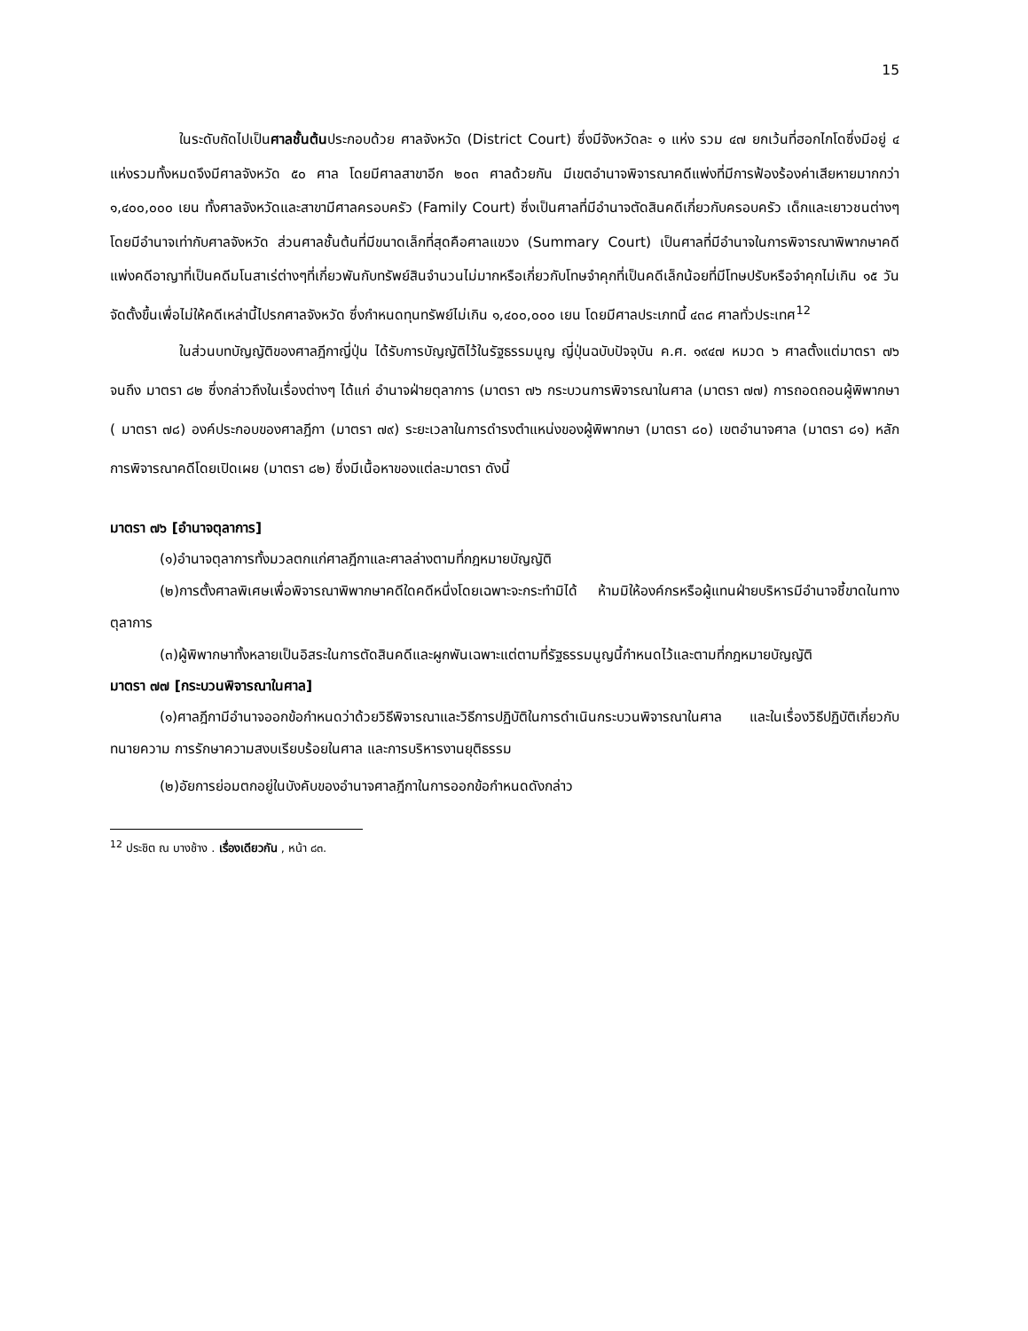15
ในระดับถัดไปเป็นศาลชั้นต้นประกอบด้วย ศาลจังหวัด (District Court) ซึ่งมีจังหวัดละ ๑ แห่ง รวม ๔๗ ยกเว้นที่ฮอกไกโดซึ่งมีอยู่ ๔ แห่งรวมทั้งหมดจึงมีศาลจังหวัด ๕๐ ศาล โดยมีศาลสาขาอีก ๒๐๓ ศาลด้วยกัน มีเขตอำนาจพิจารณาคดีแพ่งที่มีการฟ้องร้องค่าเสียหายมากกว่า ๑,๔๐๐,๐๐๐ เยน ทั้งศาลจังหวัดและสาขามีศาลครอบครัว (Family Court) ซึ่งเป็นศาลที่มีอำนาจตัดสินคดีเกี่ยวกับครอบครัว เด็กและเยาวชนต่างๆโดยมีอำนาจเท่ากับศาลจังหวัด ส่วนศาลชั้นต้นที่มีขนาดเล็กที่สุดคือศาลแขวง (Summary Court) เป็นศาลที่มีอำนาจในการพิจารณาพิพากษาคดีแพ่งคดีอาญาที่เป็นคดีมโนสาเร่ต่างๆที่เกี่ยวพันกับทรัพย์สินจำนวนไม่มากหรือเกี่ยวกับโทษจำคุกที่เป็นคดีเล็กน้อยที่มีโทษปรับหรือจำคุกไม่เกิน ๑๕ วัน จัดตั้งขึ้นเพื่อไม่ให้คดีเหล่านี้ไปรกศาลจังหวัด ซึ่งกำหนดทุนทรัพย์ไม่เกิน ๑,๔๐๐,๐๐๐ เยน โดยมีศาลประเภทนี้ ๔๓๘ ศาลทั่วประเทศ<sup>12</sup>
ในส่วนบทบัญญัติของศาลฎีกาญี่ปุ่น ได้รับการบัญญัติไว้ในรัฐธรรมนูญ ญี่ปุ่นฉบับปัจจุบัน ค.ศ. ๑๙๔๗ หมวด ๖ ศาลตั้งแต่มาตรา ๗๖ จนถึง มาตรา ๘๒ ซึ่งกล่าวถึงในเรื่องต่างๆ ได้แก่ อำนาจฝ่ายตุลาการ (มาตรา ๗๖ กระบวนการพิจารณาในศาล (มาตรา ๗๗) การถอดถอนผู้พิพากษา ( มาตรา ๗๘) องค์ประกอบของศาลฎีกา (มาตรา ๗๙) ระยะเวลาในการดำรงตำแหน่งของผู้พิพากษา (มาตรา ๘๐) เขตอำนาจศาล (มาตรา ๘๑) หลักการพิจารณาคดีโดยเปิดเผย (มาตรา ๘๒) ซึ่งมีเนื้อหาของแต่ละมาตรา ดังนี้
มาตรา ๗๖ [อำนาจตุลาการ]
(๑)อำนาจตุลาการทั้งมวลตกแก่ศาลฎีกาและศาลล่างตามที่กฎหมายบัญญัติ
(๒)การตั้งศาลพิเศษเพื่อพิจารณาพิพากษาคดีใดคดีหนึ่งโดยเฉพาะจะกระทำมิได้ ห้ามมิให้องค์กรหรือผู้แทนฝ่ายบริหารมีอำนาจชี้ขาดในทางตุลาการ
(๓)ผู้พิพากษาทั้งหลายเป็นอิสระในการตัดสินคดีและผูกพันเฉพาะแต่ตามที่รัฐธรรมนูญนี้กำหนดไว้และตามที่กฎหมายบัญญัติ
มาตรา ๗๗ [กระบวนพิจารณาในศาล]
(๑)ศาลฎีกามีอำนาจออกข้อกำหนดว่าด้วยวิธีพิจารณาและวิธีการปฏิบัติในการดำเนินกระบวนพิจารณาในศาล และในเรื่องวิธีปฏิบัติเกี่ยวกับทนายความ การรักษาความสงบเรียบร้อยในศาล และการบริหารงานยุติธรรม
(๒)อัยการย่อมตกอยู่ในบังคับของอำนาจศาลฎีกาในการออกข้อกำหนดดังกล่าว
<sup>12</sup> ประชิต ณ บางช้าง . เรื่องเดียวกัน , หน้า ๘๓.